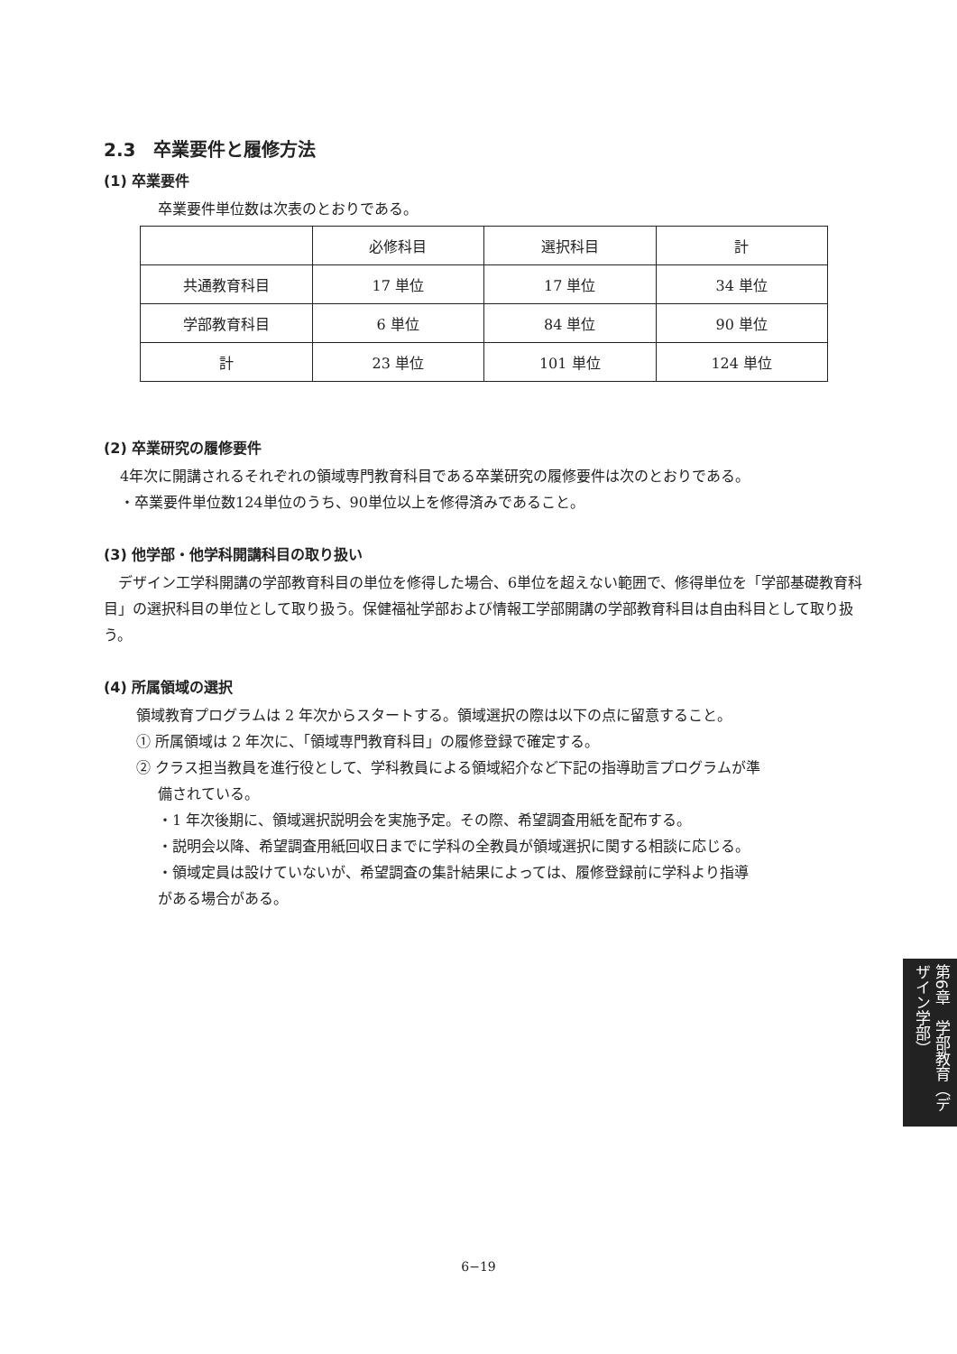2.3　卒業要件と履修方法
(1) 卒業要件
卒業要件単位数は次表のとおりである。
| | 必修科目 | 選択科目 | 計 |
| --- | --- | --- | --- |
| 共通教育科目 | 17 単位 | 17 単位 | 34 単位 |
| 学部教育科目 | 6 単位 | 84 単位 | 90 単位 |
| 計 | 23 単位 | 101 単位 | 124 単位 |
(2) 卒業研究の履修要件
4年次に開講されるそれぞれの領域専門教育科目である卒業研究の履修要件は次のとおりである。
・卒業要件単位数124単位のうち、90単位以上を修得済みであること。
(3) 他学部・他学科開講科目の取り扱い
　デザイン工学科開講の学部教育科目の単位を修得した場合、6単位を超えない範囲で、修得単位を「学部基礎教育科目」の選択科目の単位として取り扱う。保健福祉学部および情報工学部開講の学部教育科目は自由科目として取り扱う。
(4) 所属領域の選択
領域教育プログラムは 2 年次からスタートする。領域選択の際は以下の点に留意すること。
① 所属領域は 2 年次に、「領域専門教育科目」の履修登録で確定する。
② クラス担当教員を進行役として、学科教員による領域紹介など下記の指導助言プログラムが準
備されている。
・1 年次後期に、領域選択説明会を実施予定。その際、希望調査用紙を配布する。
・説明会以降、希望調査用紙回収日までに学科の全教員が領域選択に関する相談に応じる。
・領域定員は設けていないが、希望調査の集計結果によっては、履修登録前に学科より指導
がある場合がある。
第6章　学部教育（デザイン学部）
6−19